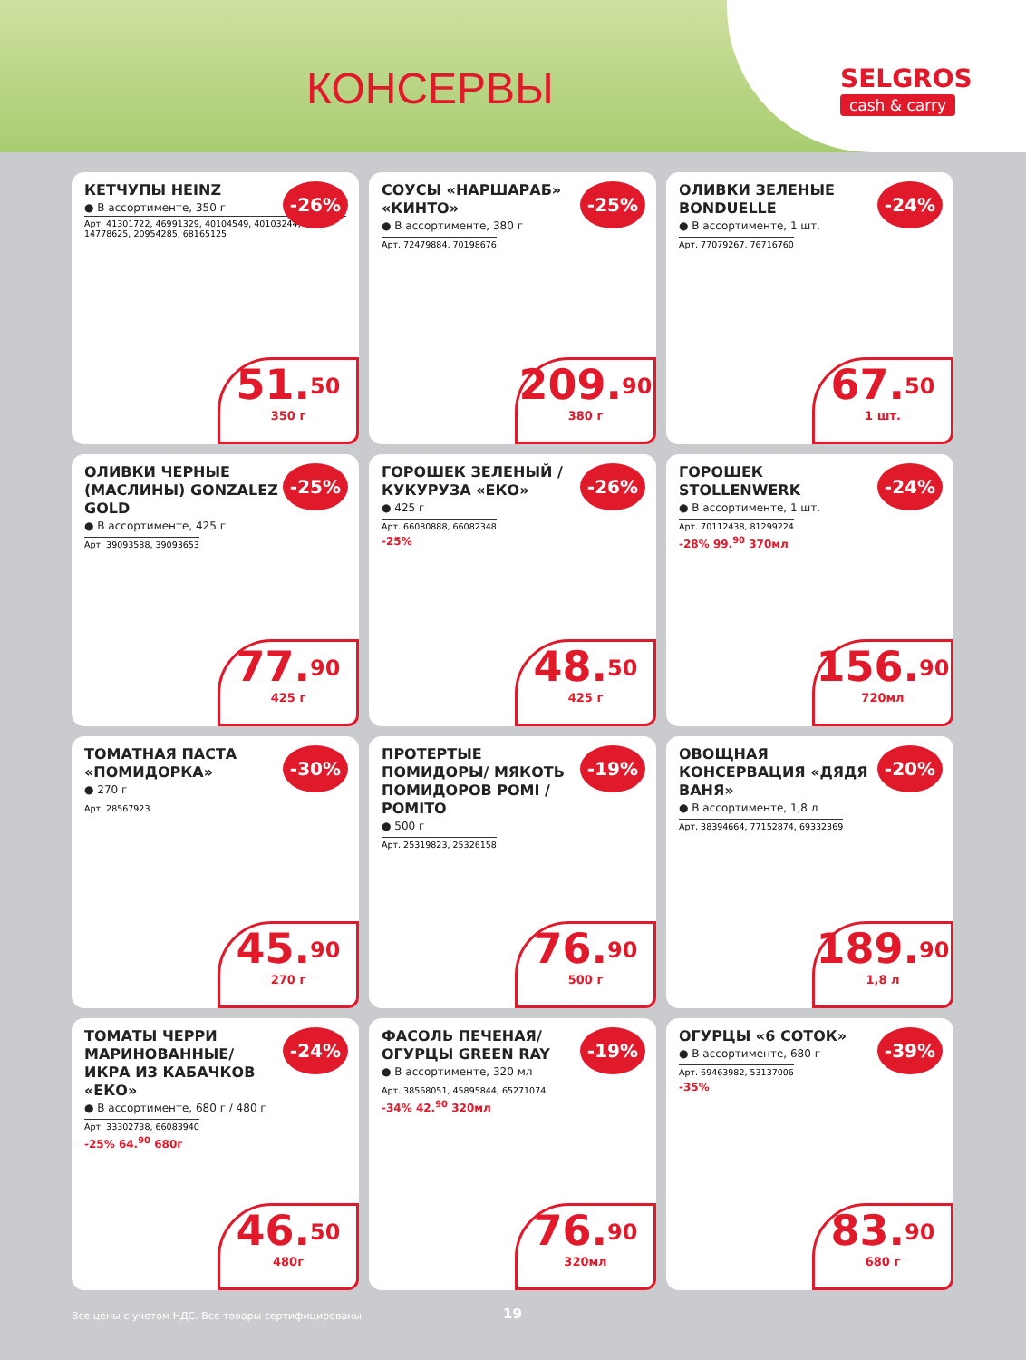КОНСЕРВЫ
SELGROS
cash & carry
КЕТЧУПЫ HEINZ
● В ассортименте, 350 г
Арт. 41301722, 46991329, 40104549, 40103244, 14778625, 20954285, 68165125
-26%
51.<sup>50</sup>
350 г
СОУСЫ «НАРШАРАБ» «КИНТО»
● В ассортименте, 380 г
Арт. 72479884, 70198676
-25%
209.<sup>90</sup>
380 г
ОЛИВКИ ЗЕЛЕНЫЕ BONDUELLE
● В ассортименте, 1 шт.
Арт. 77079267, 76716760
-24%
67.<sup>50</sup>
1 шт.
ОЛИВКИ ЧЕРНЫЕ (МАСЛИНЫ) GONZALEZ GOLD
● В ассортименте, 425 г
Арт. 39093588, 39093653
-25%
77.<sup>90</sup>
425 г
ГОРОШЕК ЗЕЛЕНЫЙ / КУКУРУЗА «ЕКО»
● 425 г
Арт. 66080888, 66082348
-25%
-26%
48.<sup>50</sup>
425 г
ГОРОШЕК STOLLENWERK
● В ассортименте, 1 шт.
Арт. 70112438, 81299224
-28% 99.<sup>90</sup> 370мл
-24%
156.<sup>90</sup>
720мл
ТОМАТНАЯ ПАСТА «ПОМИДОРКА»
● 270 г
Арт. 28567923
-30%
45.<sup>90</sup>
270 г
ПРОТЕРТЫЕ ПОМИДОРЫ/ МЯКОТЬ ПОМИДОРОВ POMI / POMITO
● 500 г
Арт. 25319823, 25326158
-19%
76.<sup>90</sup>
500 г
ОВОЩНАЯ КОНСЕРВАЦИЯ «ДЯДЯ ВАНЯ»
● В ассортименте, 1,8 л
Арт. 38394664, 77152874, 69332369
-20%
189.<sup>90</sup>
1,8 л
ТОМАТЫ ЧЕРРИ МАРИНОВАННЫЕ/ ИКРА ИЗ КАБАЧКОВ «ЕКО»
● В ассортименте, 680 г / 480 г
Арт. 33302738, 66083940
-25% 64.<sup>90</sup> 680г
-24%
46.<sup>50</sup>
480г
ФАСОЛЬ ПЕЧЕНАЯ/ОГУРЦЫ GREEN RAY
● В ассортименте, 320 мл
Арт. 38568051, 45895844, 65271074
-34% 42.<sup>90</sup> 320мл
-19%
76.<sup>90</sup>
320мл
ОГУРЦЫ «6 СОТОК»
● В ассортименте, 680 г
Арт. 69463982, 53137006
-35%
-39%
83.<sup>90</sup>
680 г
Все цены с учетом НДС. Все товары сертифицированы
19